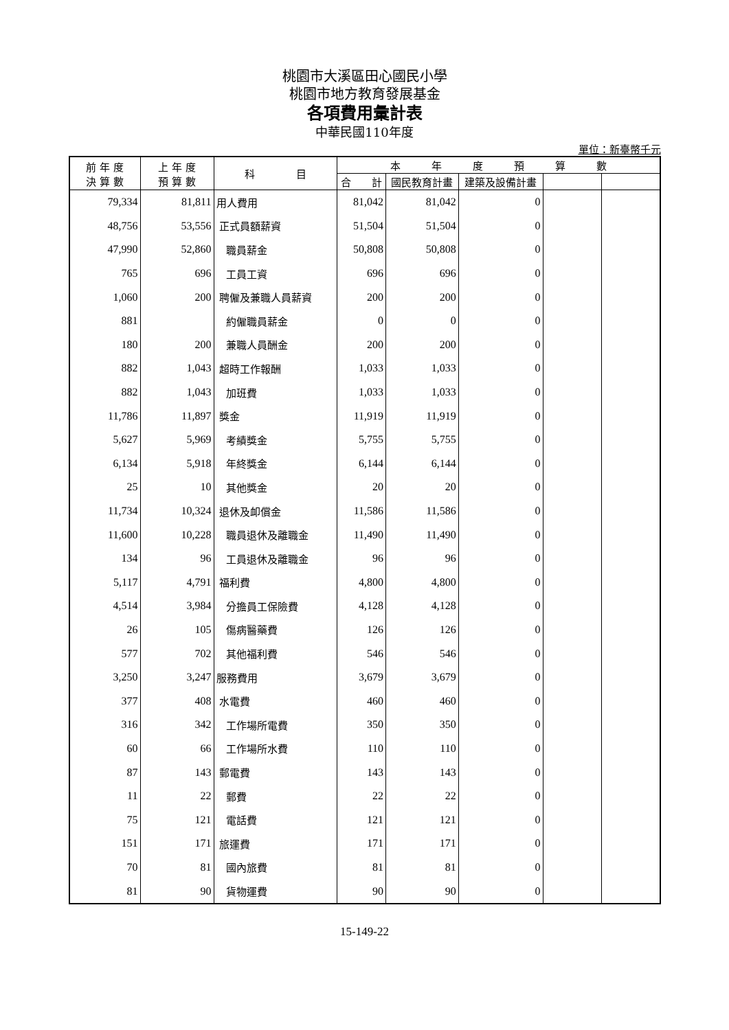桃園市大溪區田心國民小學
桃園市地方教育發展基金
各項費用彙計表
中華民國110年度
單位：新臺幣千元
| 前 年 度 決 算 數 | 上 年 度 預 算 數 | 科 目 | 本 年 度 預 算 數 | | | | |
| --- | --- | --- | --- | --- | --- | --- | --- |
| | | | 合 計 | 國民教育計畫 | 建築及設備計畫 | | |
| 79,334 | 81,811 | 用人費用 | 81,042 | 81,042 | 0 | | |
| 48,756 | 53,556 | 正式員額薪資 | 51,504 | 51,504 | 0 | | |
| 47,990 | 52,860 | 職員薪金 | 50,808 | 50,808 | 0 | | |
| 765 | 696 | 工員工資 | 696 | 696 | 0 | | |
| 1,060 | 200 | 聘僱及兼職人員薪資 | 200 | 200 | 0 | | |
| 881 | | 約僱職員薪金 | 0 | 0 | 0 | | |
| 180 | 200 | 兼職人員酬金 | 200 | 200 | 0 | | |
| 882 | 1,043 | 超時工作報酬 | 1,033 | 1,033 | 0 | | |
| 882 | 1,043 | 加班費 | 1,033 | 1,033 | 0 | | |
| 11,786 | 11,897 | 獎金 | 11,919 | 11,919 | 0 | | |
| 5,627 | 5,969 | 考績獎金 | 5,755 | 5,755 | 0 | | |
| 6,134 | 5,918 | 年終獎金 | 6,144 | 6,144 | 0 | | |
| 25 | 10 | 其他獎金 | 20 | 20 | 0 | | |
| 11,734 | 10,324 | 退休及卹償金 | 11,586 | 11,586 | 0 | | |
| 11,600 | 10,228 | 職員退休及離職金 | 11,490 | 11,490 | 0 | | |
| 134 | 96 | 工員退休及離職金 | 96 | 96 | 0 | | |
| 5,117 | 4,791 | 福利費 | 4,800 | 4,800 | 0 | | |
| 4,514 | 3,984 | 分擔員工保險費 | 4,128 | 4,128 | 0 | | |
| 26 | 105 | 傷病醫藥費 | 126 | 126 | 0 | | |
| 577 | 702 | 其他福利費 | 546 | 546 | 0 | | |
| 3,250 | 3,247 | 服務費用 | 3,679 | 3,679 | 0 | | |
| 377 | 408 | 水電費 | 460 | 460 | 0 | | |
| 316 | 342 | 工作場所電費 | 350 | 350 | 0 | | |
| 60 | 66 | 工作場所水費 | 110 | 110 | 0 | | |
| 87 | 143 | 郵電費 | 143 | 143 | 0 | | |
| 11 | 22 | 郵費 | 22 | 22 | 0 | | |
| 75 | 121 | 電話費 | 121 | 121 | 0 | | |
| 151 | 171 | 旅運費 | 171 | 171 | 0 | | |
| 70 | 81 | 國內旅費 | 81 | 81 | 0 | | |
| 81 | 90 | 貨物運費 | 90 | 90 | 0 | | |
15-149-22